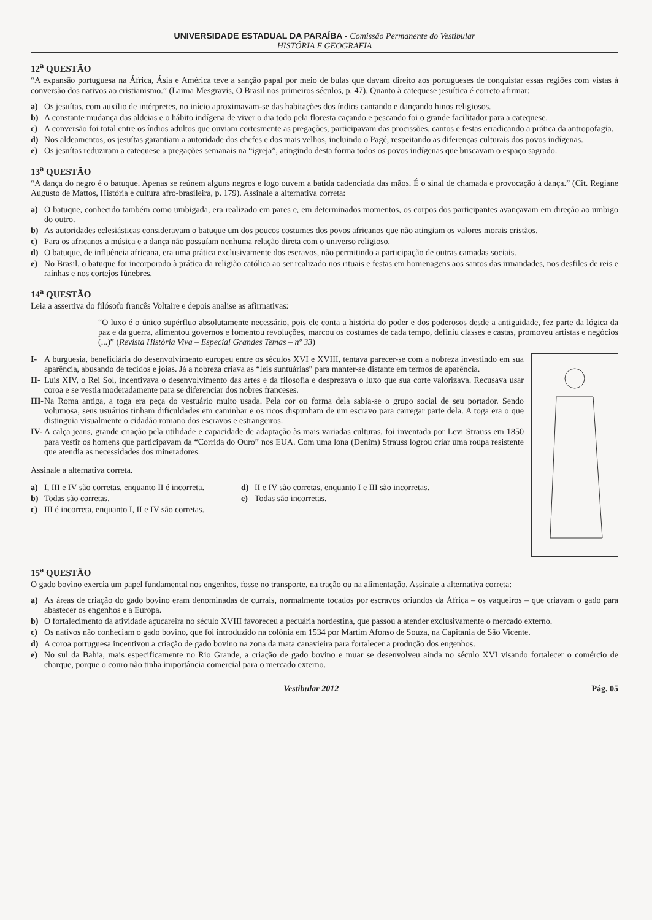UNIVERSIDADE ESTADUAL DA PARAÍBA - Comissão Permanente do Vestibular
HISTÓRIA E GEOGRAFIA
12<sup>a</sup> QUESTÃO
“A expansão portuguesa na África, Ásia e América teve a sanção papal por meio de bulas que davam direito aos portugueses de conquistar essas regiões com vistas à conversão dos nativos ao cristianismo.” (Laima Mesgravis, O Brasil nos primeiros séculos, p. 47). Quanto à catequese jesuítica é correto afirmar:
a) Os jesuítas, com auxílio de intérpretes, no início aproximavam-se das habitações dos índios cantando e dançando hinos religiosos.
b) A constante mudança das aldeias e o hábito indígena de viver o dia todo pela floresta caçando e pescando foi o grande facilitador para a catequese.
c) A conversão foi total entre os índios adultos que ouviam cortesmente as pregações, participavam das procissões, cantos e festas erradicando a prática da antropofagia.
d) Nos aldeamentos, os jesuítas garantiam a autoridade dos chefes e dos mais velhos, incluindo o Pagé, respeitando as diferenças culturais dos povos indígenas.
e) Os jesuítas reduziram a catequese a pregações semanais na “igreja”, atingindo desta forma todos os povos indígenas que buscavam o espaço sagrado.
13<sup>a</sup> QUESTÃO
“A dança do negro é o batuque. Apenas se reúnem alguns negros e logo ouvem a batida cadenciada das mãos. É o sinal de chamada e provocação à dança.” (Cit. Regiane Augusto de Mattos, História e cultura afro-brasileira, p. 179). Assinale a alternativa correta:
a) O batuque, conhecido também como umbigada, era realizado em pares e, em determinados momentos, os corpos dos participantes avançavam em direção ao umbigo do outro.
b) As autoridades eclesiásticas consideravam o batuque um dos poucos costumes dos povos africanos que não atingiam os valores morais cristãos.
c) Para os africanos a música e a dança não possuíam nenhuma relação direta com o universo religioso.
d) O batuque, de influência africana, era uma prática exclusivamente dos escravos, não permitindo a participação de outras camadas sociais.
e) No Brasil, o batuque foi incorporado à prática da religião católica ao ser realizado nos rituais e festas em homenagens aos santos das irmandades, nos desfiles de reis e rainhas e nos cortejos fúnebres.
14<sup>a</sup> QUESTÃO
Leia a assertiva do filósofo francês Voltaire e depois analise as afirmativas:
“O luxo é o único supérfluo absolutamente necessário, pois ele conta a história do poder e dos poderosos desde a antiguidade, fez parte da lógica da paz e da guerra, alimentou governos e fomentou revoluções, marcou os costumes de cada tempo, definiu classes e castas, promoveu artistas e negócios (...)” (Revista História Viva – Especial Grandes Temas – nº 33)
I- A burguesia, beneficiária do desenvolvimento europeu entre os séculos XVI e XVIII, tentava parecer-se com a nobreza investindo em sua aparência, abusando de tecidos e joias. Já a nobreza criava as “leis suntuárias” para manter-se distante em termos de aparência.
II- Luis XIV, o Rei Sol, incentivava o desenvolvimento das artes e da filosofia e desprezava o luxo que sua corte valorizava. Recusava usar coroa e se vestia moderadamente para se diferenciar dos nobres franceses.
III- Na Roma antiga, a toga era peça do vestuário muito usada. Pela cor ou forma dela sabia-se o grupo social de seu portador. Sendo volumosa, seus usuários tinham dificuldades em caminhar e os ricos dispunham de um escravo para carregar parte dela. A toga era o que distinguia visualmente o cidadão romano dos escravos e estrangeiros.
IV- A calça jeans, grande criação pela utilidade e capacidade de adaptação às mais variadas culturas, foi inventada por Levi Strauss em 1850 para vestir os homens que participavam da “Corrida do Ouro” nos EUA. Com uma lona (Denim) Strauss logrou criar uma roupa resistente que atendia as necessidades dos mineradores.
Assinale a alternativa correta.
a) I, III e IV são corretas, enquanto II é incorreta.
b) Todas são corretas.
c) III é incorreta, enquanto I, II e IV são corretas.
d) II e IV são corretas, enquanto I e III são incorretas.
e) Todas são incorretas.
15<sup>a</sup> QUESTÃO
O gado bovino exercia um papel fundamental nos engenhos, fosse no transporte, na tração ou na alimentação. Assinale a alternativa correta:
a) As áreas de criação do gado bovino eram denominadas de currais, normalmente tocados por escravos oriundos da África – os vaqueiros – que criavam o gado para abastecer os engenhos e a Europa.
b) O fortalecimento da atividade açucareira no século XVIII favoreceu a pecuária nordestina, que passou a atender exclusivamente o mercado externo.
c) Os nativos não conheciam o gado bovino, que foi introduzido na colônia em 1534 por Martim Afonso de Souza, na Capitania de São Vicente.
d) A coroa portuguesa incentivou a criação de gado bovino na zona da mata canavieira para fortalecer a produção dos engenhos.
e) No sul da Bahia, mais especificamente no Rio Grande, a criação de gado bovino e muar se desenvolveu ainda no século XVI visando fortalecer o comércio de charque, porque o couro não tinha importância comercial para o mercado externo.
Vestibular 2012 Pág. 05